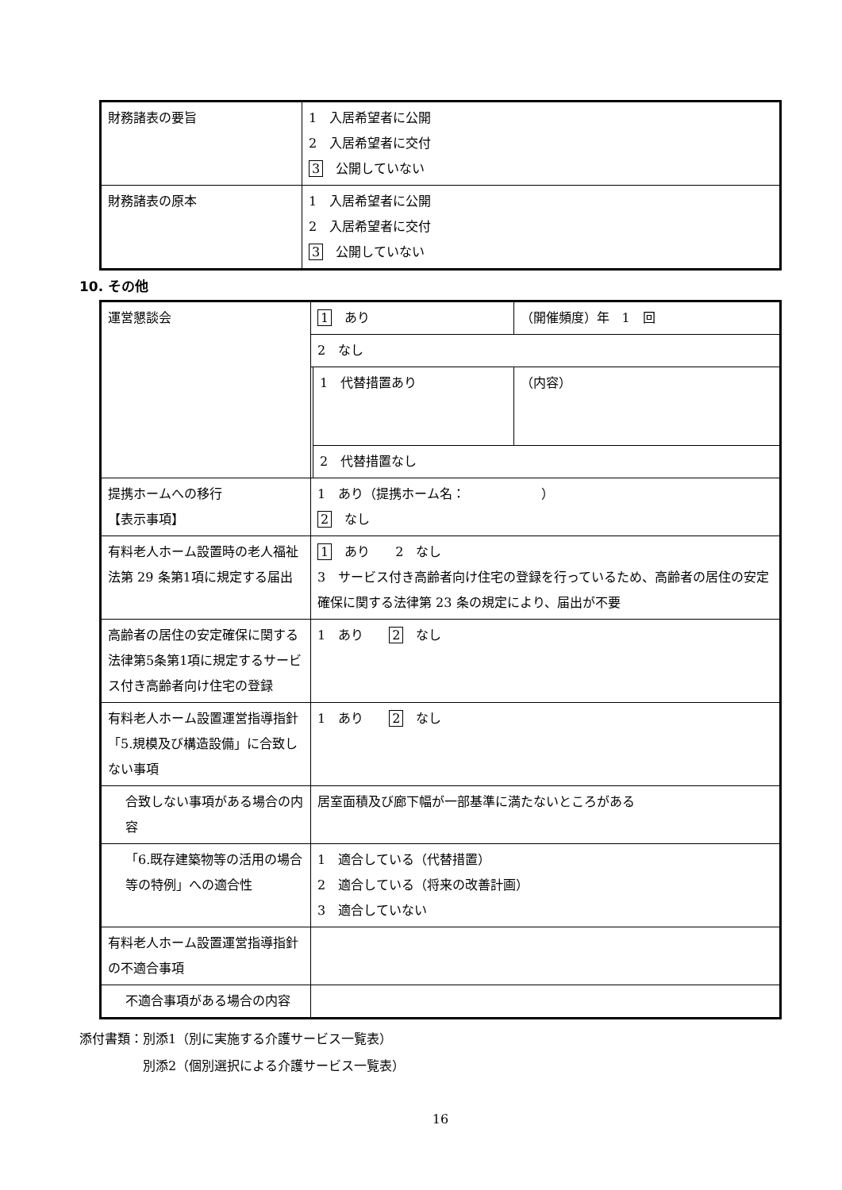| 財務諸表の要旨 | 1 入居希望者に公開 2 入居希望者に交付 3 公開していない |
| 財務諸表の原本 | 1 入居希望者に公開 2 入居希望者に交付 3 公開していない |
10. その他
| 運営懇談会 | 1 あり | | （開催頻度）年 1 回 |
| | 2 なし | | |
| | | 1 代替措置あり | （内容） |
| | | 2 代替措置なし | |
| 提携ホームへの移行 【表示事項】 | 1 あり（提携ホーム名： ） 2 なし | | |
| 有料老人ホーム設置時の老人福祉法第 29 条第1項に規定する届出 | 1 あり 2 なし 3 サービス付き高齢者向け住宅の登録を行っているため、高齢者の居住の安定確保に関する法律第 23 条の規定により、届出が不要 | | |
| 高齢者の居住の安定確保に関する法律第5条第1項に規定するサービス付き高齢者向け住宅の登録 | 1 あり 2 なし | | |
| 有料老人ホーム設置運営指導指針「5.規模及び構造設備」に合致しない事項 | 1 あり 2 なし | | |
| 合致しない事項がある場合の内容 | 居室面積及び廊下幅が一部基準に満たないところがある | | |
| 「6.既存建築物等の活用の場合等の特例」への適合性 | 1 適合している（代替措置） 2 適合している（将来の改善計画） 3 適合していない | | |
| 有料老人ホーム設置運営指導指針の不適合事項 | | | |
| 不適合事項がある場合の内容 | | | |
添付書類：別添1（別に実施する介護サービス一覧表）
　　　　　別添2（個別選択による介護サービス一覧表）
16